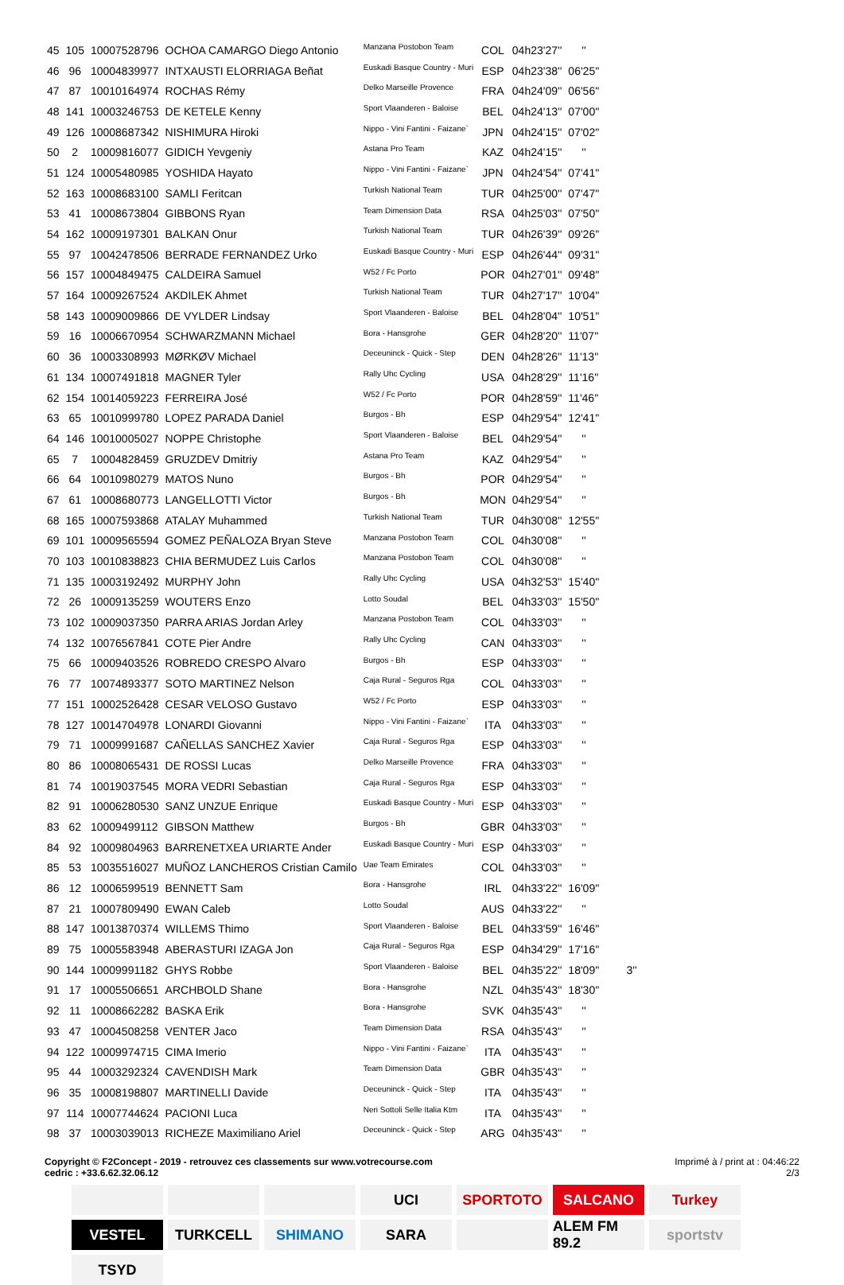| 45 | 105 | 10007528796 | OCHOA CAMARGO Diego Antonio | Manzana Postobon Team | COL | 04h23'27'' | '' | |
| 46 | 96 | 10004839977 | INTXAUSTI ELORRIAGA Beñat | Euskadi Basque Country - Muri | ESP | 04h23'38'' | 06'25'' | |
| 47 | 87 | 10010164974 | ROCHAS Rémy | Delko Marseille Provence | FRA | 04h24'09'' | 06'56'' | |
| 48 | 141 | 10003246753 | DE KETELE Kenny | Sport Vlaanderen - Baloise | BEL | 04h24'13'' | 07'00'' | |
| 49 | 126 | 10008687342 | NISHIMURA Hiroki | Nippo - Vini Fantini - Faizane` | JPN | 04h24'15'' | 07'02'' | |
| 50 | 2 | 10009816077 | GIDICH Yevgeniy | Astana Pro Team | KAZ | 04h24'15'' | '' | |
| 51 | 124 | 10005480985 | YOSHIDA Hayato | Nippo - Vini Fantini - Faizane` | JPN | 04h24'54'' | 07'41'' | |
| 52 | 163 | 10008683100 | SAMLI Feritcan | Turkish National Team | TUR | 04h25'00'' | 07'47'' | |
| 53 | 41 | 10008673804 | GIBBONS Ryan | Team Dimension Data | RSA | 04h25'03'' | 07'50'' | |
| 54 | 162 | 10009197301 | BALKAN Onur | Turkish National Team | TUR | 04h26'39'' | 09'26'' | |
| 55 | 97 | 10042478506 | BERRADE FERNANDEZ Urko | Euskadi Basque Country - Muri | ESP | 04h26'44'' | 09'31'' | |
| 56 | 157 | 10004849475 | CALDEIRA Samuel | W52 / Fc Porto | POR | 04h27'01'' | 09'48'' | |
| 57 | 164 | 10009267524 | AKDILEK Ahmet | Turkish National Team | TUR | 04h27'17'' | 10'04'' | |
| 58 | 143 | 10009009866 | DE VYLDER Lindsay | Sport Vlaanderen - Baloise | BEL | 04h28'04'' | 10'51'' | |
| 59 | 16 | 10006670954 | SCHWARZMANN Michael | Bora - Hansgrohe | GER | 04h28'20'' | 11'07'' | |
| 60 | 36 | 10003308993 | MØRKØV Michael | Deceuninck - Quick - Step | DEN | 04h28'26'' | 11'13'' | |
| 61 | 134 | 10007491818 | MAGNER Tyler | Rally Uhc Cycling | USA | 04h28'29'' | 11'16'' | |
| 62 | 154 | 10014059223 | FERREIRA José | W52 / Fc Porto | POR | 04h28'59'' | 11'46'' | |
| 63 | 65 | 10010999780 | LOPEZ PARADA Daniel | Burgos - Bh | ESP | 04h29'54'' | 12'41'' | |
| 64 | 146 | 10010005027 | NOPPE Christophe | Sport Vlaanderen - Baloise | BEL | 04h29'54'' | '' | |
| 65 | 7 | 10004828459 | GRUZDEV Dmitriy | Astana Pro Team | KAZ | 04h29'54'' | '' | |
| 66 | 64 | 10010980279 | MATOS Nuno | Burgos - Bh | POR | 04h29'54'' | '' | |
| 67 | 61 | 10008680773 | LANGELLOTTI Victor | Burgos - Bh | MON | 04h29'54'' | '' | |
| 68 | 165 | 10007593868 | ATALAY Muhammed | Turkish National Team | TUR | 04h30'08'' | 12'55'' | |
| 69 | 101 | 10009565594 | GOMEZ PEÑALOZA Bryan Steve | Manzana Postobon Team | COL | 04h30'08'' | '' | |
| 70 | 103 | 10010838823 | CHIA BERMUDEZ Luis Carlos | Manzana Postobon Team | COL | 04h30'08'' | '' | |
| 71 | 135 | 10003192492 | MURPHY John | Rally Uhc Cycling | USA | 04h32'53'' | 15'40'' | |
| 72 | 26 | 10009135259 | WOUTERS Enzo | Lotto Soudal | BEL | 04h33'03'' | 15'50'' | |
| 73 | 102 | 10009037350 | PARRA ARIAS Jordan Arley | Manzana Postobon Team | COL | 04h33'03'' | '' | |
| 74 | 132 | 10076567841 | COTE Pier Andre | Rally Uhc Cycling | CAN | 04h33'03'' | '' | |
| 75 | 66 | 10009403526 | ROBREDO CRESPO Alvaro | Burgos - Bh | ESP | 04h33'03'' | '' | |
| 76 | 77 | 10074893377 | SOTO MARTINEZ Nelson | Caja Rural - Seguros Rga | COL | 04h33'03'' | '' | |
| 77 | 151 | 10002526428 | CESAR VELOSO Gustavo | W52 / Fc Porto | ESP | 04h33'03'' | '' | |
| 78 | 127 | 10014704978 | LONARDI Giovanni | Nippo - Vini Fantini - Faizane` | ITA | 04h33'03'' | '' | |
| 79 | 71 | 10009991687 | CAÑELLAS SANCHEZ Xavier | Caja Rural - Seguros Rga | ESP | 04h33'03'' | '' | |
| 80 | 86 | 10008065431 | DE ROSSI Lucas | Delko Marseille Provence | FRA | 04h33'03'' | '' | |
| 81 | 74 | 10019037545 | MORA VEDRI Sebastian | Caja Rural - Seguros Rga | ESP | 04h33'03'' | '' | |
| 82 | 91 | 10006280530 | SANZ UNZUE Enrique | Euskadi Basque Country - Muri | ESP | 04h33'03'' | '' | |
| 83 | 62 | 10009499112 | GIBSON Matthew | Burgos - Bh | GBR | 04h33'03'' | '' | |
| 84 | 92 | 10009804963 | BARRENETXEA URIARTE Ander | Euskadi Basque Country - Muri | ESP | 04h33'03'' | '' | |
| 85 | 53 | 10035516027 | MUÑOZ LANCHEROS Cristian Camilo | Uae Team Emirates | COL | 04h33'03'' | '' | |
| 86 | 12 | 10006599519 | BENNETT Sam | Bora - Hansgrohe | IRL | 04h33'22'' | 16'09'' | |
| 87 | 21 | 10007809490 | EWAN Caleb | Lotto Soudal | AUS | 04h33'22'' | '' | |
| 88 | 147 | 10013870374 | WILLEMS Thimo | Sport Vlaanderen - Baloise | BEL | 04h33'59'' | 16'46'' | |
| 89 | 75 | 10005583948 | ABERASTURI IZAGA Jon | Caja Rural - Seguros Rga | ESP | 04h34'29'' | 17'16'' | |
| 90 | 144 | 10009991182 | GHYS Robbe | Sport Vlaanderen - Baloise | BEL | 04h35'22'' | 18'09'' | 3'' |
| 91 | 17 | 10005506651 | ARCHBOLD Shane | Bora - Hansgrohe | NZL | 04h35'43'' | 18'30'' | |
| 92 | 11 | 10008662282 | BASKA Erik | Bora - Hansgrohe | SVK | 04h35'43'' | '' | |
| 93 | 47 | 10004508258 | VENTER Jaco | Team Dimension Data | RSA | 04h35'43'' | '' | |
| 94 | 122 | 10009974715 | CIMA Imerio | Nippo - Vini Fantini - Faizane` | ITA | 04h35'43'' | '' | |
| 95 | 44 | 10003292324 | CAVENDISH Mark | Team Dimension Data | GBR | 04h35'43'' | '' | |
| 96 | 35 | 10008198807 | MARTINELLI Davide | Deceuninck - Quick - Step | ITA | 04h35'43'' | '' | |
| 97 | 114 | 10007744624 | PACIONI Luca | Neri Sottoli Selle Italia Ktm | ITA | 04h35'43'' | '' | |
| 98 | 37 | 10003039013 | RICHEZE Maximiliano Ariel | Deceuninck - Quick - Step | ARG | 04h35'43'' | '' | |
Copyright © F2Concept - 2019 - retrouvez ces classements sur www.votrecourse.com
cedric : +33.6.62.32.06.12
Imprimé à / print at : 04:46:22
2/3
UCI
SPORTOTO
SALCANO
Turkey
VESTEL
TURKCELL
SHIMANO
SARA
ALEM FM 89.2
sportstv
TSYD